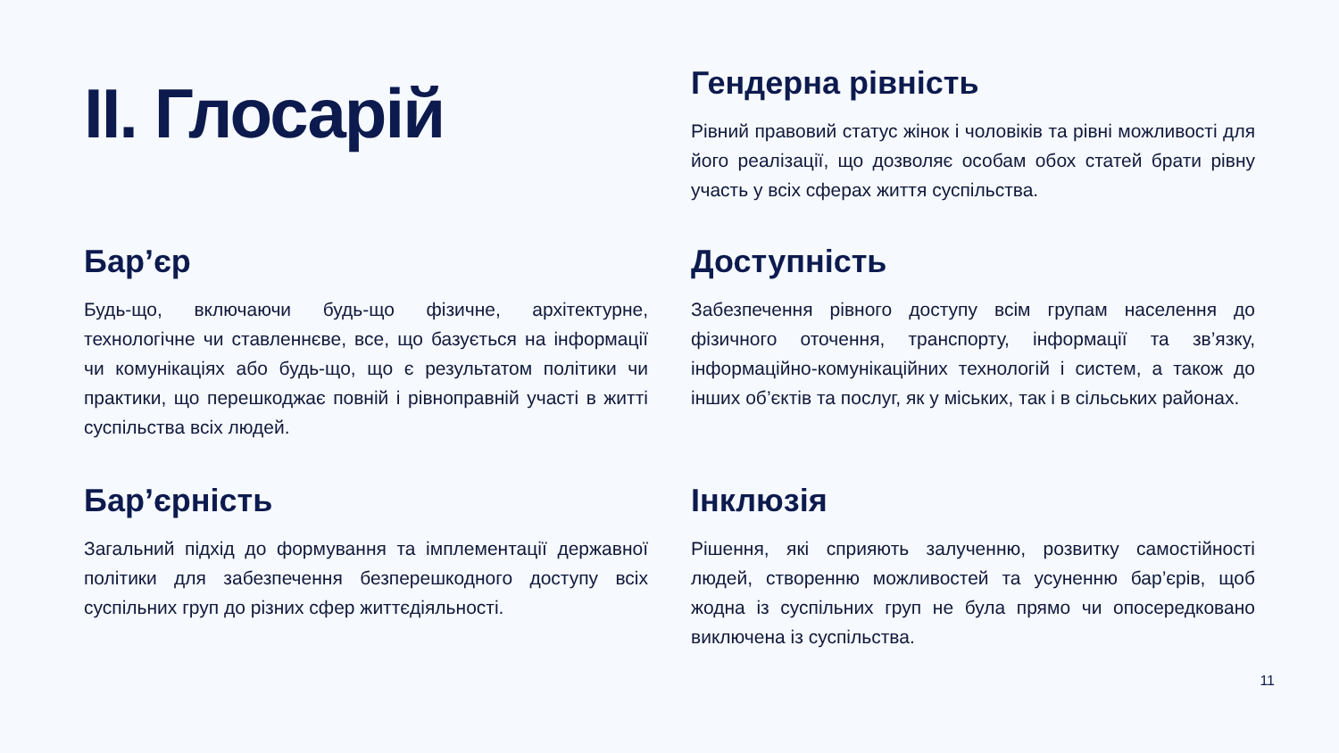II. Глосарій
Гендерна рівність
Рівний правовий статус жінок і чоловіків та рівні можливості для його реалізації, що дозволяє особам обох статей брати рівну участь у всіх сферах життя суспільства.
Бар’єр
Будь-що, включаючи будь-що фізичне, архітектурне, технологічне чи ставленнєве, все, що базується на інформації чи комунікаціях або будь-що, що є результатом політики чи практики, що перешкоджає повній і рівноправній участі в житті суспільства всіх людей.
Доступність
Забезпечення рівного доступу всім групам населення до фізичного оточення, транспорту, інформації та зв’язку, інформаційно-комунікаційних технологій і систем, а також до інших об’єктів та послуг, як у міських, так і в сільських районах.
Бар’єрність
Загальний підхід до формування та імплементації державної політики для забезпечення безперешкодного доступу всіх суспільних груп до різних сфер життєдіяльності.
Інклюзія
Рішення, які сприяють залученню, розвитку самостійності людей, створенню можливостей та усуненню бар’єрів, щоб жодна із суспільних груп не була прямо чи опосередковано виключена із суспільства.
11